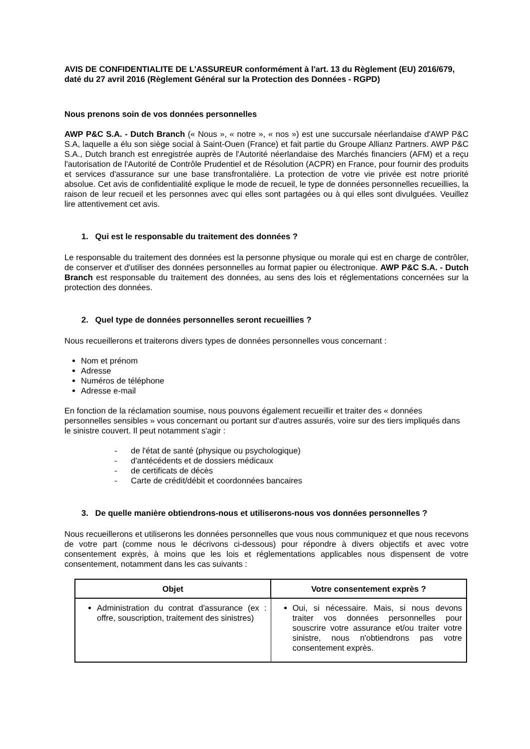AVIS DE CONFIDENTIALITE DE L'ASSUREUR conformément à l'art. 13 du Règlement (EU) 2016/679, daté du 27 avril 2016 (Règlement Général sur la Protection des Données - RGPD)
Nous prenons soin de vos données personnelles
AWP P&C S.A. - Dutch Branch (« Nous », « notre », « nos ») est une succursale néerlandaise d'AWP P&C S.A, laquelle a élu son siège social à Saint-Ouen (France) et fait partie du Groupe Allianz Partners. AWP P&C S.A., Dutch branch est enregistrée auprès de l'Autorité néerlandaise des Marchés financiers (AFM) et a reçu l'autorisation de l'Autorité de Contrôle Prudentiel et de Résolution (ACPR) en France, pour fournir des produits et services d'assurance sur une base transfrontalière. La protection de votre vie privée est notre priorité absolue. Cet avis de confidentialité explique le mode de recueil, le type de données personnelles recueillies, la raison de leur recueil et les personnes avec qui elles sont partagées ou à qui elles sont divulguées. Veuillez lire attentivement cet avis.
1. Qui est le responsable du traitement des données ?
Le responsable du traitement des données est la personne physique ou morale qui est en charge de contrôler, de conserver et d'utiliser des données personnelles au format papier ou électronique. AWP P&C S.A. - Dutch Branch est responsable du traitement des données, au sens des lois et réglementations concernées sur la protection des données.
2. Quel type de données personnelles seront recueillies ?
Nous recueillerons et traiterons divers types de données personnelles vous concernant :
Nom et prénom
Adresse
Numéros de téléphone
Adresse e-mail
En fonction de la réclamation soumise, nous pouvons également recueillir et traiter des « données personnelles sensibles » vous concernant ou portant sur d'autres assurés, voire sur des tiers impliqués dans le sinistre couvert. Il peut notamment s'agir :
- de l'état de santé (physique ou psychologique)
- d'antécédents et de dossiers médicaux
- de certificats de décès
- Carte de crédit/débit et coordonnées bancaires
3. De quelle manière obtiendrons-nous et utiliserons-nous vos données personnelles ?
Nous recueillerons et utiliserons les données personnelles que vous nous communiquez et que nous recevons de votre part (comme nous le décrivons ci-dessous) pour répondre à divers objectifs et avec votre consentement exprès, à moins que les lois et réglementations applicables nous dispensent de votre consentement, notamment dans les cas suivants :
| Objet | Votre consentement exprès ? |
| --- | --- |
| Administration du contrat d'assurance (ex : offre, souscription, traitement des sinistres) | Oui, si nécessaire. Mais, si nous devons traiter vos données personnelles pour souscrire votre assurance et/ou traiter votre sinistre, nous n'obtiendrons pas votre consentement exprès. |